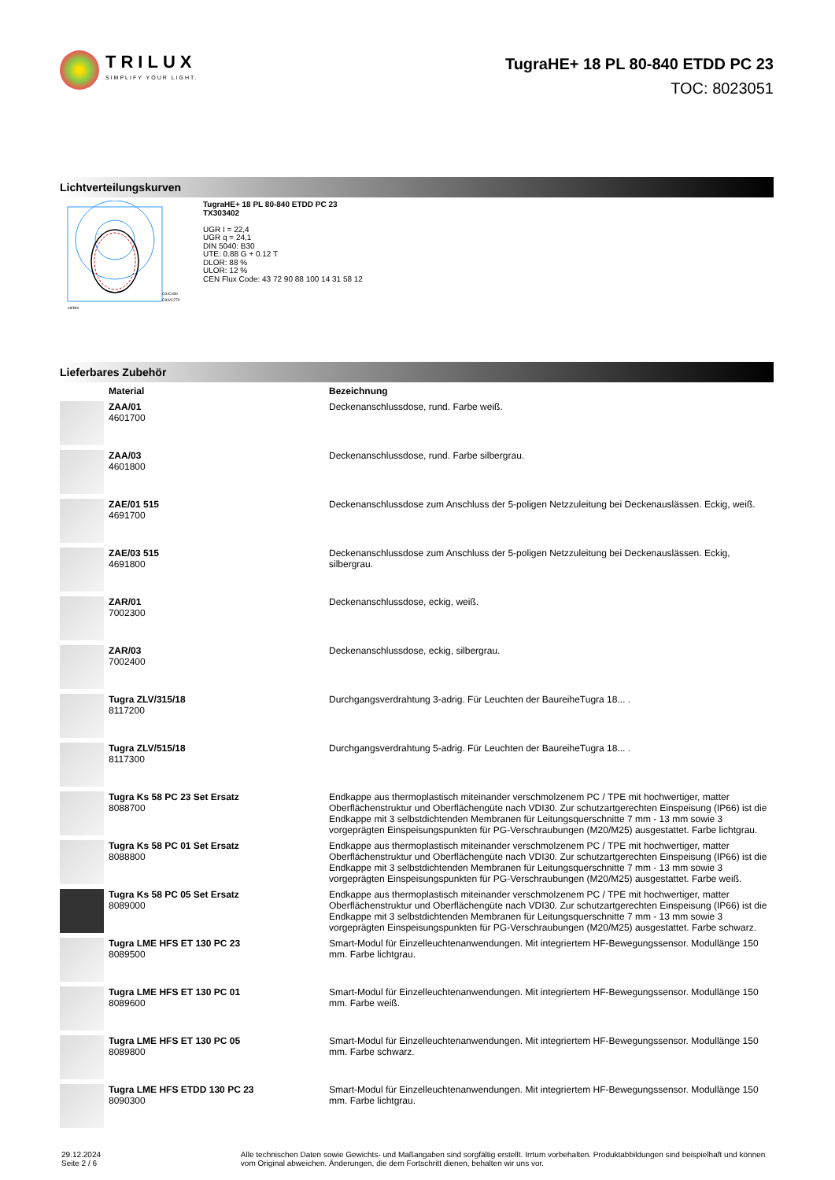TRILUX
SIMPLIFY YOUR LIGHT.
TugraHE+ 18 PL 80-840 ETDD PC 23
TOC: 8023051
Lichtverteilungskurven
C0/C180
C90/C270
cd/klm
TugraHE+ 18 PL 80-840 ETDD PC 23
TX303402
UGR I = 22,4
UGR q = 24,1
DIN 5040: B30
UTE: 0.88 G + 0.12 T
DLOR: 88 %
ULOR: 12 %
CEN Flux Code: 43 72 90 88 100 14 31 58 12
Lieferbares Zubehör
| | Material | Bezeichnung |
| --- | --- | --- |
| | ZAA/01 4601700 | Deckenanschlussdose, rund. Farbe weiß. |
| | ZAA/03 4601800 | Deckenanschlussdose, rund. Farbe silbergrau. |
| | ZAE/01 515 4691700 | Deckenanschlussdose zum Anschluss der 5-poligen Netzzuleitung bei Deckenauslässen. Eckig, weiß. |
| | ZAE/03 515 4691800 | Deckenanschlussdose zum Anschluss der 5-poligen Netzzuleitung bei Deckenauslässen. Eckig, silbergrau. |
| | ZAR/01 7002300 | Deckenanschlussdose, eckig, weiß. |
| | ZAR/03 7002400 | Deckenanschlussdose, eckig, silbergrau. |
| | Tugra ZLV/315/18 8117200 | Durchgangsverdrahtung 3-adrig. Für Leuchten der BaureiheTugra 18... . |
| | Tugra ZLV/515/18 8117300 | Durchgangsverdrahtung 5-adrig. Für Leuchten der BaureiheTugra 18... . |
| | Tugra Ks 58 PC 23 Set Ersatz 8088700 | Endkappe aus thermoplastisch miteinander verschmolzenem PC / TPE mit hochwertiger, matter Oberflächenstruktur und Oberflächengüte nach VDI30. Zur schutzartgerechten Einspeisung (IP66) ist die Endkappe mit 3 selbstdichtenden Membranen für Leitungsquerschnitte 7 mm - 13 mm sowie 3 vorgeprägten Einspeisungspunkten für PG-Verschraubungen (M20/M25) ausgestattet. Farbe lichtgrau. |
| | Tugra Ks 58 PC 01 Set Ersatz 8088800 | Endkappe aus thermoplastisch miteinander verschmolzenem PC / TPE mit hochwertiger, matter Oberflächenstruktur und Oberflächengüte nach VDI30. Zur schutzartgerechten Einspeisung (IP66) ist die Endkappe mit 3 selbstdichtenden Membranen für Leitungsquerschnitte 7 mm - 13 mm sowie 3 vorgeprägten Einspeisungspunkten für PG-Verschraubungen (M20/M25) ausgestattet. Farbe weiß. |
| | Tugra Ks 58 PC 05 Set Ersatz 8089000 | Endkappe aus thermoplastisch miteinander verschmolzenem PC / TPE mit hochwertiger, matter Oberflächenstruktur und Oberflächengüte nach VDI30. Zur schutzartgerechten Einspeisung (IP66) ist die Endkappe mit 3 selbstdichtenden Membranen für Leitungsquerschnitte 7 mm - 13 mm sowie 3 vorgeprägten Einspeisungspunkten für PG-Verschraubungen (M20/M25) ausgestattet. Farbe schwarz. |
| | Tugra LME HFS ET 130 PC 23 8089500 | Smart-Modul für Einzelleuchtenanwendungen. Mit integriertem HF-Bewegungssensor. Modullänge 150 mm. Farbe lichtgrau. |
| | Tugra LME HFS ET 130 PC 01 8089600 | Smart-Modul für Einzelleuchtenanwendungen. Mit integriertem HF-Bewegungssensor. Modullänge 150 mm. Farbe weiß. |
| | Tugra LME HFS ET 130 PC 05 8089800 | Smart-Modul für Einzelleuchtenanwendungen. Mit integriertem HF-Bewegungssensor. Modullänge 150 mm. Farbe schwarz. |
| | Tugra LME HFS ETDD 130 PC 23 8090300 | Smart-Modul für Einzelleuchtenanwendungen. Mit integriertem HF-Bewegungssensor. Modullänge 150 mm. Farbe lichtgrau. |
29.12.2024 Seite 2 / 6 Alle technischen Daten sowie Gewichts- und Maßangaben sind sorgfältig erstellt. Irrtum vorbehalten. Produktabbildungen sind beispielhaft und können vom Original abweichen. Änderungen, die dem Fortschritt dienen, behalten wir uns vor.